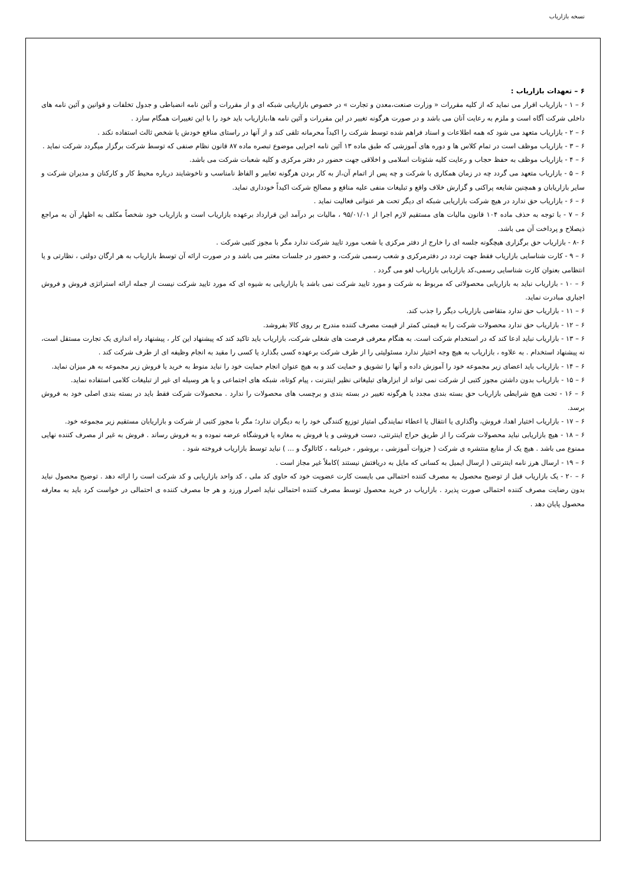نسخه بازاریاب
۶ – تعهدات بازاریاب :
۶ – ۱ - بازاریاب اقرار می نماید که از کلیه مقررات « وزارت صنعت،معدن و تجارت » در خصوص بازاریابی شبکه ای و از مقررات و آئین نامه انضباطی و جدول تخلفات و قوانین و آئین نامه های داخلی شرکت آگاه است و ملزم به رعایت آنان می باشد و در صورت هرگونه تغییر در این مقررات و آئین نامه ها،بازاریاب باید خود را با این تغییرات همگام سازد .
۶ – ۲ - بازاریاب متعهد می شود که همه اطلاعات و اسناد فراهم شده توسط شرکت را اکیداً محرمانه تلقی کند و از آنها در راستای منافع خودش یا شخص ثالث استفاده نکند .
۶ – ۳ - بازاریاب موظف است در تمام کلاس ها و دوره های آموزشی که طبق ماده ۱۳ آئین نامه اجرایی موضوع تبصره ماده ۸۷ قانون نظام صنفی که توسط شرکت برگزار میگردد شرکت نماید .
۶ – ۴ - بازاریاب موظف به حفظ حجاب و رعایت کلیه شئونات اسلامی و اخلاقی جهت حضور در دفتر مرکزی و کلیه شعبات شرکت می باشد.
۶ – ۵ - بازاریاب متعهد می گردد چه در زمان همکاری با شرکت و چه پس از اتمام آن،از به کار بردن هرگونه تعابیر و الفاظ نامناسب و ناخوشایند درباره محیط کار و کارکنان و مدیران شرکت و سایر بازاریابان و همچنین شایعه پراکنی و گزارش خلاف واقع و تبلیغات منفی علیه منافع و مصالح شرکت اکیداً خودداری نماید.
۶ – ۶ - بازاریاب حق ندارد در هیچ شرکت بازاریابی شبکه ای دیگر تحت هر عنوانی فعالیت نماید .
۶ – ۷ - با توجه به حذف ماده ۱۰۴ قانون مالیات های مستقیم لازم اجرا از ۹۵/۰۱/۰۱ ، مالیات بر درآمد این قرارداد برعهده بازاریاب است و بازاریاب خود شخصاً مکلف به اظهار آن به مراجع ذیصلاح و پرداخت آن می باشد.
۶ -۸ - بازاریاب حق برگزاری هیچگونه جلسه ای را خارج از دفتر مرکزی یا شعب مورد تایید شرکت ندارد مگر با مجوز کتبی شرکت .
۶ – ۹ - کارت شناسایی بازاریاب فقط جهت تردد در دفترمرکزی و شعب رسمی شرکت، و حضور در جلسات معتبر می باشد و در صورت ارائه آن توسط بازاریاب به هر ارگان دولتی ، نظارتی و یا انتظامی بعنوان کارت شناسایی رسمی،کد بازاریابی بازاریاب لغو می گردد .
۶ – ۱۰ - بازاریاب نباید به بازاریابی محصولاتی که مربوط به شرکت و مورد تایید شرکت نمی باشد یا بازاریابی به شیوه ای که مورد تایید شرکت نیست از جمله ارائه استراتژی فروش و فروش اجباری مبادرت نماید.
۶ – ۱۱ - بازاریاب حق ندارد متقاضی بازاریاب دیگر را جذب کند.
۶ – ۱۲ - بازاریاب حق ندارد محصولات شرکت را به قیمتی کمتر از قیمت مصرف کننده مندرج بر روی کالا بفروشد.
۶ – ۱۳ - بازاریاب نباید ادعا کند که در استخدام شرکت است. به هنگام معرفی فرصت های شغلی شرکت، بازاریاب باید تاکید کند که پیشنهاد این کار ، پیشنهاد راه اندازی یک تجارت مستقل است، نه پیشنهاد استخدام . به علاوه ، بازاریاب به هیچ وجه اختیار ندارد مسئولیتی را از طرف شرکت برعهده کسی بگذارد یا کسی را مقید به انجام وظیفه ای از طرف شرکت کند .
۶ – ۱۴ - بازاریاب باید اعضای زیر مجموعه خود را آموزش داده و آنها را تشویق و حمایت کند و به هیچ عنوان انجام حمایت خود را نباید منوط به خرید یا فروش زیر مجموعه به هر میزان نماید.
۶ – ۱۵ - بازاریاب بدون داشتن مجوز کتبی از شرکت نمی تواند از ابزارهای تبلیغاتی نظیر اینترنت ، پیام کوتاه، شبکه های اجتماعی و یا هر وسیله ای غیر از تبلیغات کلامی استفاده نماید.
۶ – ۱۶ - تحت هیچ شرایطی بازاریاب حق بسته بندی مجدد یا هرگونه تغییر در بسته بندی و برچسب های محصولات را ندارد . محصولات شرکت فقط باید در بسته بندی اصلی خود به فروش برسد.
۶ – ۱۷ - بازاریاب اختیار اهدا، فروش، واگذاری یا انتقال یا اعطاء نمایندگی امتیاز توزیع کنندگی خود را به دیگران ندارد؛ مگر با مجوز کتبی از شرکت و بازاریابان مستقیم زیر مجموعه خود.
۶ – ۱۸ - هیچ بازاریابی نباید محصولات شرکت را از طریق حراج اینترنتی، دست فروشی و یا فروش به مغازه یا فروشگاه عرضه نموده و به فروش رساند . فروش به غیر از مصرف کننده نهایی ممنوع می باشد . هیچ یک از منابع منتشره ی شرکت ( جزوات آموزشی ، بروشور ، خبرنامه ، کاتالوگ و ... ) نباید توسط بازاریاب فروخته شود .
۶ – ۱۹ - ارسال هرز نامه اینترنتی ( ارسال ایمیل به کسانی که مایل به دریافتش نیستند )کاملاً غیر مجاز است .
۶ – ۲۰ - یک بازاریاب قبل از توضیح محصول به مصرف کننده احتمالی می بایست کارت عضویت خود که حاوی کد ملی ، کد واحد بازاریابی و کد شرکت است را ارائه دهد . توضیح محصول نباید بدون رضایت مصرف کننده احتمالی صورت پذیرد . بازاریاب در خرید محصول توسط مصرف کننده احتمالی نباید اصرار ورزد و هر جا مصرف کننده ی احتمالی در خواست کرد باید به معارفه محصول پایان دهد .